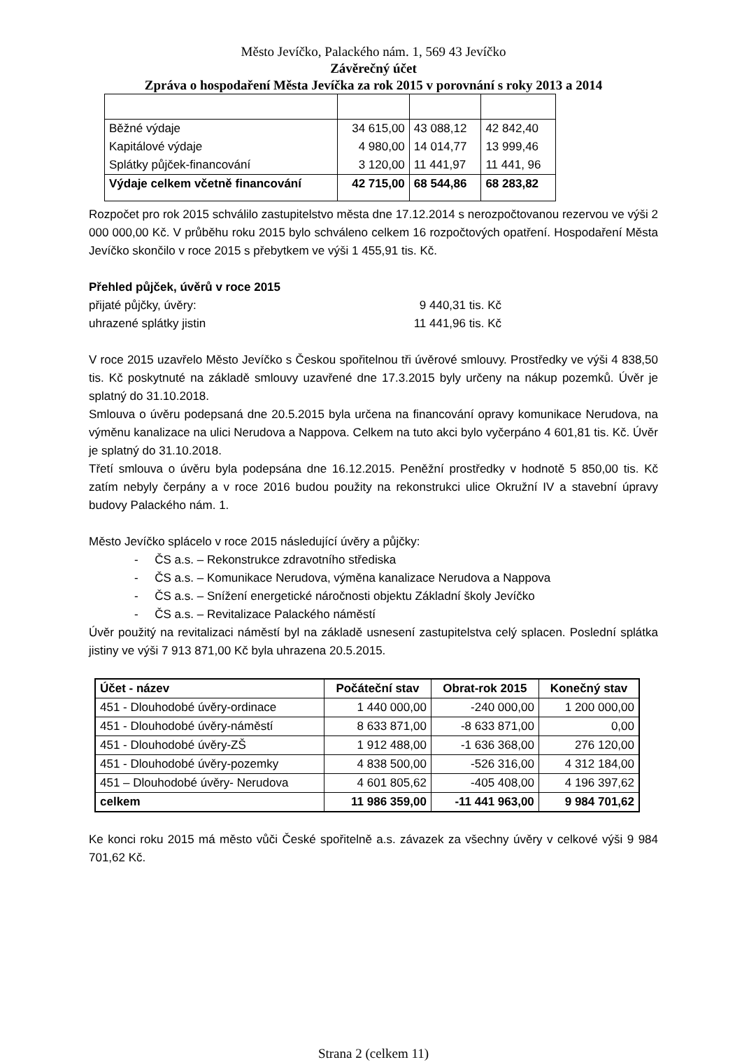Město Jevíčko, Palackého nám. 1, 569 43 Jevíčko
Závěrečný účet
Zpráva o hospodaření Města Jevíčka za rok 2015 v porovnání s roky 2013 a 2014
| Běžné výdaje | 34 615,00 | 43 088,12 | 42 842,40 |
| Kapitálové výdaje | 4 980,00 | 14 014,77 | 13 999,46 |
| Splátky půjček-financování | 3 120,00 | 11 441,97 | 11 441, 96 |
| Výdaje celkem včetně financování | 42 715,00 | 68 544,86 | 68 283,82 |
Rozpočet pro rok 2015 schválilo zastupitelstvo města dne 17.12.2014 s nerozpočtovanou rezervou ve výši 2 000 000,00 Kč. V průběhu roku 2015 bylo schváleno celkem 16 rozpočtových opatření. Hospodaření Města Jevíčko skončilo v roce 2015 s přebytkem ve výši 1 455,91 tis. Kč.
Přehled půjček, úvěrů v roce 2015
přijaté půjčky, úvěry: 9 440,31 tis. Kč
uhrazené splátky jistin 11 441,96 tis. Kč
V roce 2015 uzavřelo Město Jevíčko s Českou spořitelnou tři úvěrové smlouvy. Prostředky ve výši 4 838,50 tis. Kč poskytnuté na základě smlouvy uzavřené dne 17.3.2015 byly určeny na nákup pozemků. Úvěr je splatný do 31.10.2018.
Smlouva o úvěru podepsaná dne 20.5.2015 byla určena na financování opravy komunikace Nerudova, na výměnu kanalizace na ulici Nerudova a Nappova. Celkem na tuto akci bylo vyčerpáno 4 601,81 tis. Kč. Úvěr je splatný do 31.10.2018.
Třetí smlouva o úvěru byla podepsána dne 16.12.2015. Peněžní prostředky v hodnotě 5 850,00 tis. Kč zatím nebyly čerpány a v roce 2016 budou použity na rekonstrukci ulice Okružní IV a stavební úpravy budovy Palackého nám. 1.
Město Jevíčko splácelo v roce 2015 následující úvěry a půjčky:
- ČS a.s. – Rekonstrukce zdravotního střediska
- ČS a.s. – Komunikace Nerudova, výměna kanalizace Nerudova a Nappova
- ČS a.s. – Snížení energetické náročnosti objektu Základní školy Jevíčko
- ČS a.s. – Revitalizace Palackého náměstí
Úvěr použitý na revitalizaci náměstí byl na základě usnesení zastupitelstva celý splacen. Poslední splátka jistiny ve výši 7 913 871,00 Kč byla uhrazena 20.5.2015.
| Účet - název | Počáteční stav | Obrat-rok 2015 | Konečný stav |
| --- | --- | --- | --- |
| 451 - Dlouhodobé úvěry-ordinace | 1 440 000,00 | -240 000,00 | 1 200 000,00 |
| 451 - Dlouhodobé úvěry-náměstí | 8 633 871,00 | -8 633 871,00 | 0,00 |
| 451 - Dlouhodobé úvěry-ZŠ | 1 912 488,00 | -1 636 368,00 | 276 120,00 |
| 451 - Dlouhodobé úvěry-pozemky | 4 838 500,00 | -526 316,00 | 4 312 184,00 |
| 451 – Dlouhodobé úvěry- Nerudova | 4 601 805,62 | -405 408,00 | 4 196 397,62 |
| celkem | 11 986 359,00 | -11 441 963,00 | 9 984 701,62 |
Ke konci roku 2015 má město vůči České spořitelně a.s. závazek za všechny úvěry v celkové výši 9 984 701,62 Kč.
Strana 2 (celkem 11)